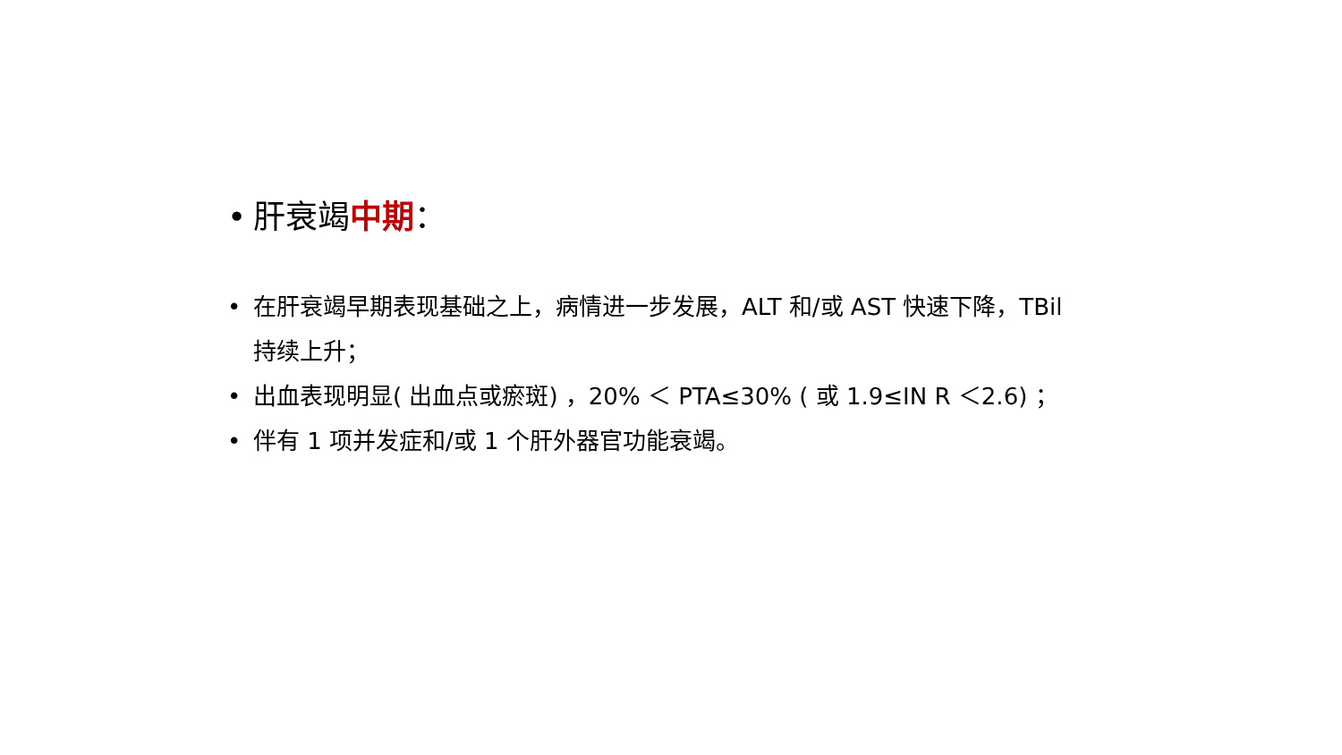• 肝衰竭中期：
• 在肝衰竭早期表现基础之上，病情进一步发展，ALT 和/或 AST 快速下降，TBil 持续上升；
• 出血表现明显( 出血点或瘀斑) ，20% ＜ PTA≤30% ( 或 1.9≤IN R ＜2.6) ；
• 伴有 1 项并发症和/或 1 个肝外器官功能衰竭。